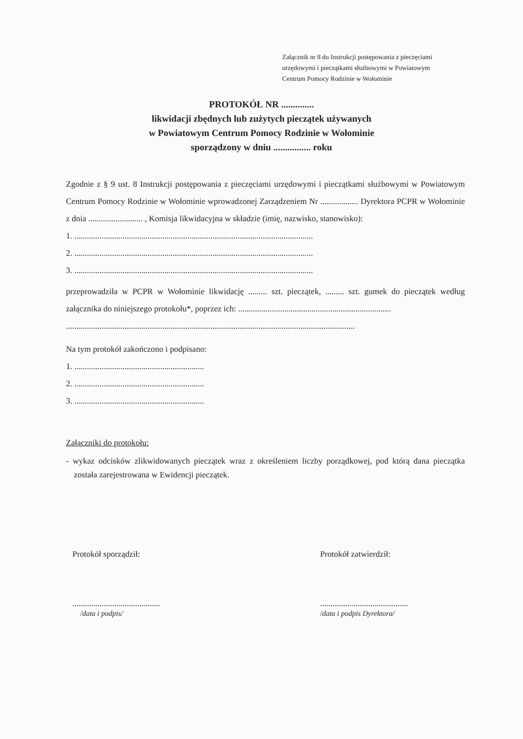Załącznik nr 8 do Instrukcji postępowania z pieczęciami
urzędowymi i pieczątkami służbowymi w Powiatowym
Centrum Pomocy Rodzinie w Wołominie
PROTOKÓŁ NR ..............
likwidacji zbędnych lub zużytych pieczątek używanych
w Powiatowym Centrum Pomocy Rodzinie w Wołominie
sporządzony w dniu ................ roku
Zgodnie z § 9 ust. 8 Instrukcji postępowania z pieczęciami urzędowymi i pieczątkami służbowymi w Powiatowym Centrum Pomocy Rodzinie w Wołominie wprowadzonej Zarządzeniem Nr .................. Dyrektora PCPR w Wołominie z dnia .......................... , Komisja likwidacyjna w składzie (imię, nazwisko, stanowisko):
1. ..................................................................................................................
2. ..................................................................................................................
3. ..................................................................................................................
przeprowadziła w PCPR w Wołominie likwidację ......... szt. pieczątek, ......... szt. gumek do pieczątek według załącznika do niniejszego protokołu*, poprzez ich: .........................................................................
..........................................................................................................................................
Na tym protokół zakończono i podpisano:
1. ..............................................................
2. ..............................................................
3. ..............................................................
Załączniki do protokołu:
- wykaz odcisków zlikwidowanych pieczątek wraz z określeniem liczby porządkowej, pod którą dana pieczątka została zarejestrowana w Ewidencji pieczątek.
Protokół sporządził:
..........................................
/data i podpis/
Protokół zatwierdził:
..........................................
/data i podpis Dyrektora/